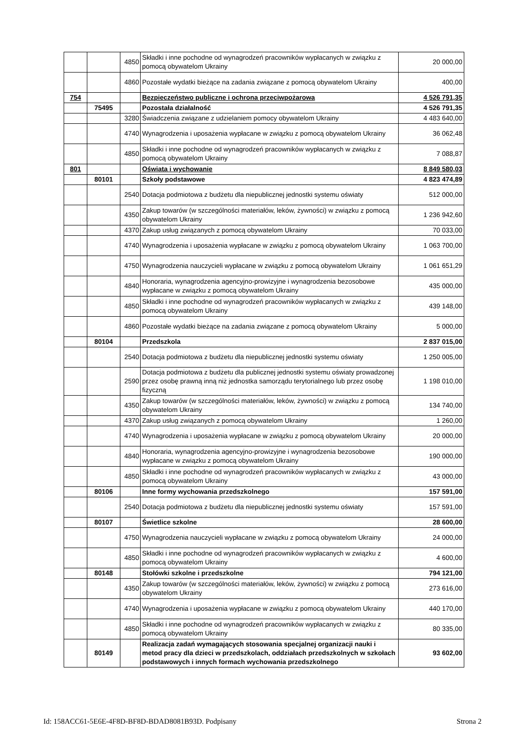| | | 4850 | Składki i inne pochodne od wynagrodzeń pracowników wypłacanych w związku z pomocą obywatelom Ukrainy | 20 000,00 |
| | | 4860 | Pozostałe wydatki bieżące na zadania związane z pomocą obywatelom Ukrainy | 400,00 |
| 754 | | | Bezpieczeństwo publiczne i ochrona przeciwpożarowa | 4 526 791,35 |
| | 75495 | | Pozostała działalność | 4 526 791,35 |
| | | 3280 | Świadczenia związane z udzielaniem pomocy obywatelom Ukrainy | 4 483 640,00 |
| | | 4740 | Wynagrodzenia i uposażenia wypłacane w związku z pomocą obywatelom Ukrainy | 36 062,48 |
| | | 4850 | Składki i inne pochodne od wynagrodzeń pracowników wypłacanych w związku z pomocą obywatelom Ukrainy | 7 088,87 |
| 801 | | | Oświata i wychowanie | 8 849 580,03 |
| | 80101 | | Szkoły podstawowe | 4 823 474,89 |
| | | 2540 | Dotacja podmiotowa z budżetu dla niepublicznej jednostki systemu oświaty | 512 000,00 |
| | | 4350 | Zakup towarów (w szczególności materiałów, leków, żywności) w związku z pomocą obywatelom Ukrainy | 1 236 942,60 |
| | | 4370 | Zakup usług związanych z pomocą obywatelom Ukrainy | 70 033,00 |
| | | 4740 | Wynagrodzenia i uposażenia wypłacane w związku z pomocą obywatelom Ukrainy | 1 063 700,00 |
| | | 4750 | Wynagrodzenia nauczycieli wypłacane w związku z pomocą obywatelom Ukrainy | 1 061 651,29 |
| | | 4840 | Honoraria, wynagrodzenia agencyjno-prowizyjne i wynagrodzenia bezosobowe wypłacane w związku z pomocą obywatelom Ukrainy | 435 000,00 |
| | | 4850 | Składki i inne pochodne od wynagrodzeń pracowników wypłacanych w związku z pomocą obywatelom Ukrainy | 439 148,00 |
| | | 4860 | Pozostałe wydatki bieżące na zadania związane z pomocą obywatelom Ukrainy | 5 000,00 |
| | 80104 | | Przedszkola | 2 837 015,00 |
| | | 2540 | Dotacja podmiotowa z budżetu dla niepublicznej jednostki systemu oświaty | 1 250 005,00 |
| | | 2590 | Dotacja podmiotowa z budżetu dla publicznej jednostki systemu oświaty prowadzonej przez osobę prawną inną niż jednostka samorządu terytorialnego lub przez osobę fizyczną | 1 198 010,00 |
| | | 4350 | Zakup towarów (w szczególności materiałów, leków, żywności) w związku z pomocą obywatelom Ukrainy | 134 740,00 |
| | | 4370 | Zakup usług związanych z pomocą obywatelom Ukrainy | 1 260,00 |
| | | 4740 | Wynagrodzenia i uposażenia wypłacane w związku z pomocą obywatelom Ukrainy | 20 000,00 |
| | | 4840 | Honoraria, wynagrodzenia agencyjno-prowizyjne i wynagrodzenia bezosobowe wypłacane w związku z pomocą obywatelom Ukrainy | 190 000,00 |
| | | 4850 | Składki i inne pochodne od wynagrodzeń pracowników wypłacanych w związku z pomocą obywatelom Ukrainy | 43 000,00 |
| | 80106 | | Inne formy wychowania przedszkolnego | 157 591,00 |
| | | 2540 | Dotacja podmiotowa z budżetu dla niepublicznej jednostki systemu oświaty | 157 591,00 |
| | 80107 | | Świetlice szkolne | 28 600,00 |
| | | 4750 | Wynagrodzenia nauczycieli wypłacane w związku z pomocą obywatelom Ukrainy | 24 000,00 |
| | | 4850 | Składki i inne pochodne od wynagrodzeń pracowników wypłacanych w związku z pomocą obywatelom Ukrainy | 4 600,00 |
| | 80148 | | Stołówki szkolne i przedszkolne | 794 121,00 |
| | | 4350 | Zakup towarów (w szczególności materiałów, leków, żywności) w związku z pomocą obywatelom Ukrainy | 273 616,00 |
| | | 4740 | Wynagrodzenia i uposażenia wypłacane w związku z pomocą obywatelom Ukrainy | 440 170,00 |
| | | 4850 | Składki i inne pochodne od wynagrodzeń pracowników wypłacanych w związku z pomocą obywatelom Ukrainy | 80 335,00 |
| | 80149 | | Realizacja zadań wymagających stosowania specjalnej organizacji nauki i metod pracy dla dzieci w przedszkolach, oddziałach przedszkolnych w szkołach podstawowych i innych formach wychowania przedszkolnego | 93 602,00 |
Id: 158ACC61-5E6E-4F8D-BF8D-BDAD8081B93D. Podpisany Strona 2